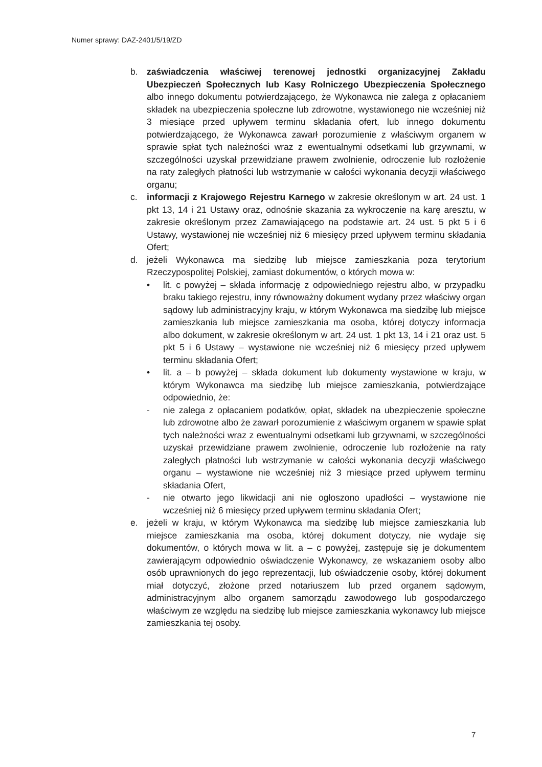Numer sprawy: DAZ-2401/5/19/ZD
b. zaświadczenia właściwej terenowej jednostki organizacyjnej Zakładu Ubezpieczeń Społecznych lub Kasy Rolniczego Ubezpieczenia Społecznego albo innego dokumentu potwierdzającego, że Wykonawca nie zalega z opłacaniem składek na ubezpieczenia społeczne lub zdrowotne, wystawionego nie wcześniej niż 3 miesiące przed upływem terminu składania ofert, lub innego dokumentu potwierdzającego, że Wykonawca zawarł porozumienie z właściwym organem w sprawie spłat tych należności wraz z ewentualnymi odsetkami lub grzywnami, w szczególności uzyskał przewidziane prawem zwolnienie, odroczenie lub rozłożenie na raty zaległych płatności lub wstrzymanie w całości wykonania decyzji właściwego organu;
c. informacji z Krajowego Rejestru Karnego w zakresie określonym w art. 24 ust. 1 pkt 13, 14 i 21 Ustawy oraz, odnośnie skazania za wykroczenie na karę aresztu, w zakresie określonym przez Zamawiającego na podstawie art. 24 ust. 5 pkt 5 i 6 Ustawy, wystawionej nie wcześniej niż 6 miesięcy przed upływem terminu składania Ofert;
d. jeżeli Wykonawca ma siedzibę lub miejsce zamieszkania poza terytorium Rzeczypospolitej Polskiej, zamiast dokumentów, o których mowa w:
• lit. c powyżej – składa informację z odpowiedniego rejestru albo, w przypadku braku takiego rejestru, inny równoważny dokument wydany przez właściwy organ sądowy lub administracyjny kraju, w którym Wykonawca ma siedzibę lub miejsce zamieszkania lub miejsce zamieszkania ma osoba, której dotyczy informacja albo dokument, w zakresie określonym w art. 24 ust. 1 pkt 13, 14 i 21 oraz ust. 5 pkt 5 i 6 Ustawy – wystawione nie wcześniej niż 6 miesięcy przed upływem terminu składania Ofert;
• lit. a – b powyżej – składa dokument lub dokumenty wystawione w kraju, w którym Wykonawca ma siedzibę lub miejsce zamieszkania, potwierdzające odpowiednio, że:
- nie zalega z opłacaniem podatków, opłat, składek na ubezpieczenie społeczne lub zdrowotne albo że zawarł porozumienie z właściwym organem w spawie spłat tych należności wraz z ewentualnymi odsetkami lub grzywnami, w szczególności uzyskał przewidziane prawem zwolnienie, odroczenie lub rozłożenie na raty zaległych płatności lub wstrzymanie w całości wykonania decyzji właściwego organu – wystawione nie wcześniej niż 3 miesiące przed upływem terminu składania Ofert,
- nie otwarto jego likwidacji ani nie ogłoszono upadłości – wystawione nie wcześniej niż 6 miesięcy przed upływem terminu składania Ofert;
e. jeżeli w kraju, w którym Wykonawca ma siedzibę lub miejsce zamieszkania lub miejsce zamieszkania ma osoba, której dokument dotyczy, nie wydaje się dokumentów, o których mowa w lit. a – c powyżej, zastępuje się je dokumentem zawierającym odpowiednio oświadczenie Wykonawcy, ze wskazaniem osoby albo osób uprawnionych do jego reprezentacji, lub oświadczenie osoby, której dokument miał dotyczyć, złożone przed notariuszem lub przed organem sądowym, administracyjnym albo organem samorządu zawodowego lub gospodarczego właściwym ze względu na siedzibę lub miejsce zamieszkania wykonawcy lub miejsce zamieszkania tej osoby.
7